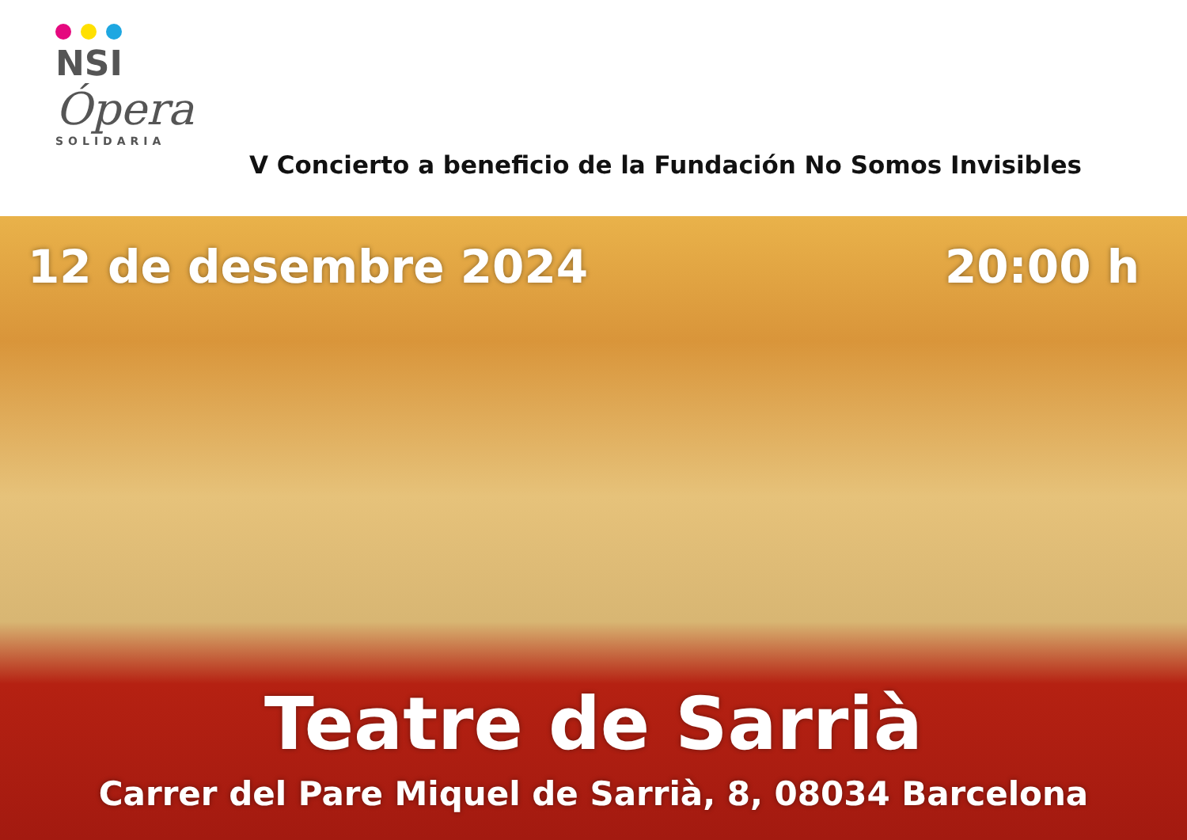NSI
Ópera
SOLIDARIA
V Concierto a beneficio de la Fundación No Somos Invisibles
12 de desembre 2024 20:00 h
Teatre de Sarrià
Carrer del Pare Miquel de Sarrià, 8, 08034 Barcelona